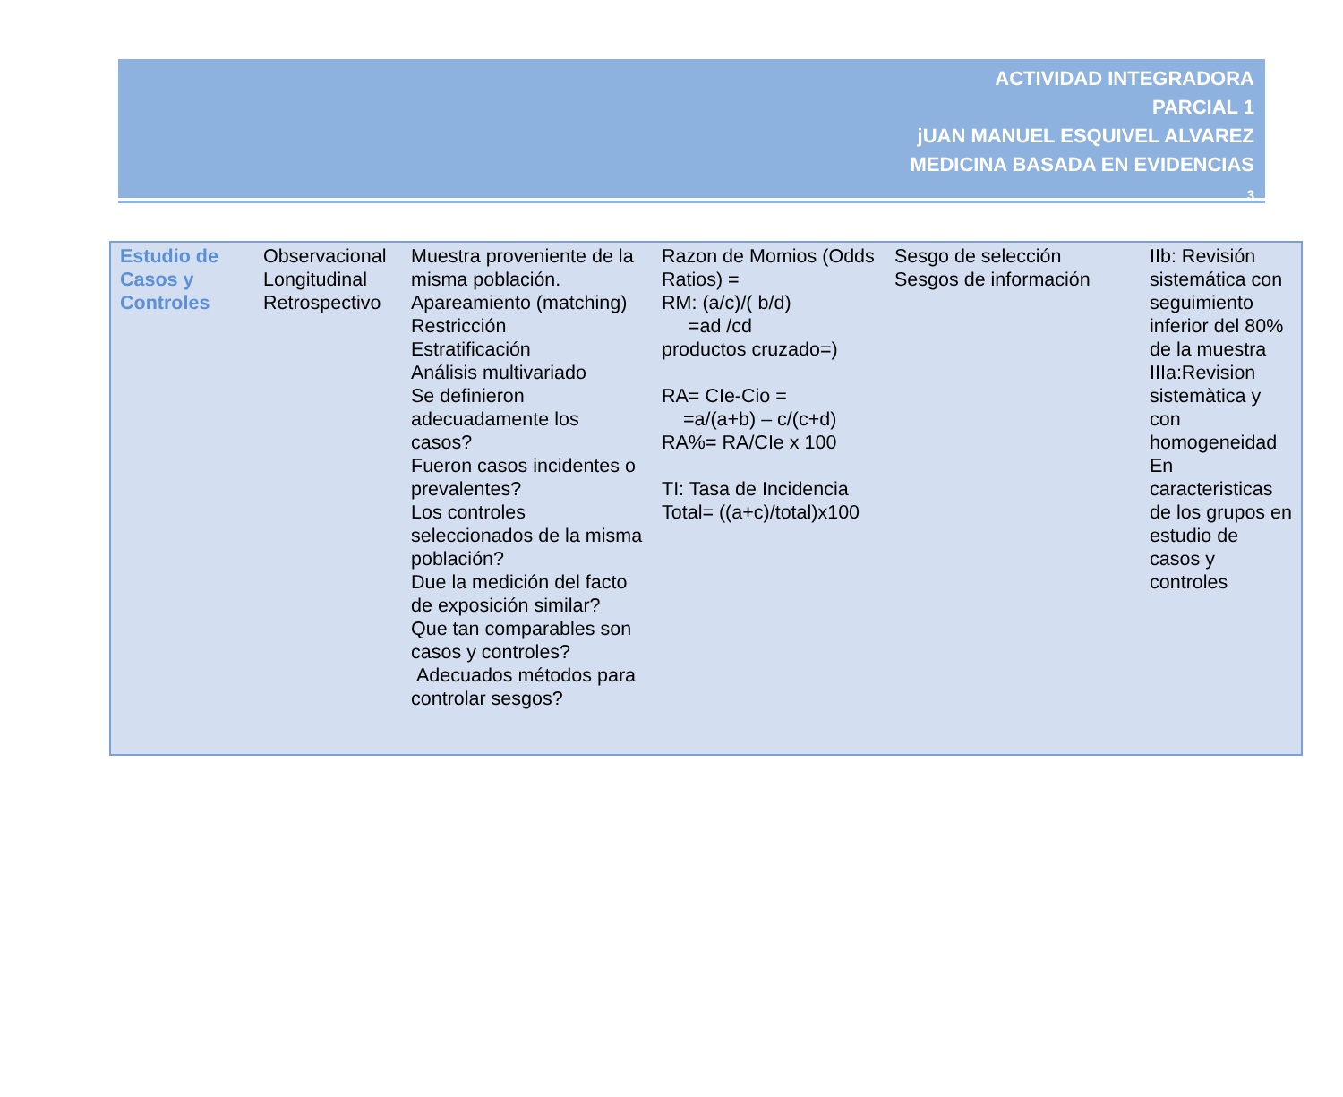ACTIVIDAD INTEGRADORA
PARCIAL 1
jUAN MANUEL ESQUIVEL ALVAREZ
MEDICINA BASADA EN EVIDENCIAS
3
| Estudio de Casos y Controles | Observacional Longitudinal Retrospectivo | Muestra proveniente de la misma población. Apareamiento (matching) Restricción Estratificación Análisis multivariado Se definieron adecuadamente los casos? Fueron casos incidentes o prevalentes? Los controles seleccionados de la misma población? Due la medición del facto de exposición similar? Que tan comparables son casos y controles? Adecuados métodos para controlar sesgos? | Razon de Momios (Odds Ratios) = RM: (a/c)/( b/d) =ad /cd productos cruzado=) RA= CIe-Cio = =a/(a+b) – c/(c+d) RA%= RA/CIe x 100 TI: Tasa de Incidencia Total= ((a+c)/total)x100 | Sesgo de selección Sesgos de información | IIb: Revisión sistemática con seguimiento inferior del 80% de la muestra IIIa:Revision sistemàtica y con homogeneidad En caracteristicas de los grupos en estudio de casos y controles |